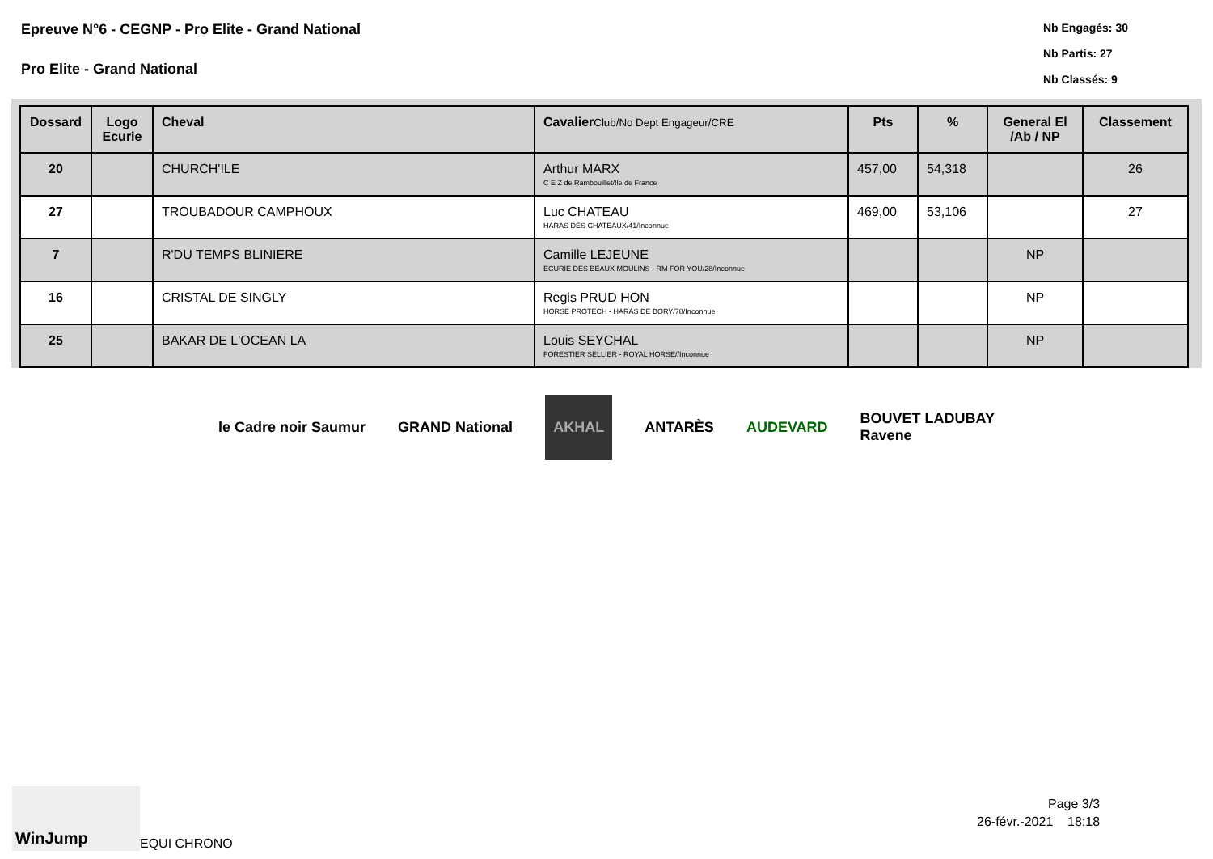Epreuve N°6 - CEGNP - Pro Elite - Grand National
Pro Elite - Grand National
Nb Engagés: 30
Nb Partis: 27
Nb Classés: 9
| Dossard | Logo Ecurie | Cheval | Cavalier Club/No Dept Engageur/CRE | Pts | % | General El /Ab / NP | Classement |
| --- | --- | --- | --- | --- | --- | --- | --- |
| 20 | | CHURCH'ILE | Arthur MARX C E Z de Rambouillet/Ile de France | 457,00 | 54,318 | | 26 |
| 27 | | TROUBADOUR CAMPHOUX | Luc CHATEAU HARAS DES CHATEAUX/41/Inconnue | 469,00 | 53,106 | | 27 |
| 7 | | R'DU TEMPS BLINIERE | Camille LEJEUNE ECURIE DES BEAUX MOULINS - RM FOR YOU/28/Inconnue | | | NP | |
| 16 | | CRISTAL DE SINGLY | Regis PRUD HON HORSE PROTECH - HARAS DE BORY/78/Inconnue | | | NP | |
| 25 | | BAKAR DE L'OCEAN LA | Louis SEYCHAL FORESTIER SELLIER - ROYAL HORSE//Inconnue | | | NP | |
le Cadre noir Saumur GRAND National AKHAL ANTARÈS AUDEVARD BOUVET LADUBAY
Ravene
WinJump
EQUI CHRONO
Page 3/3
26-févr.-2021 18:18